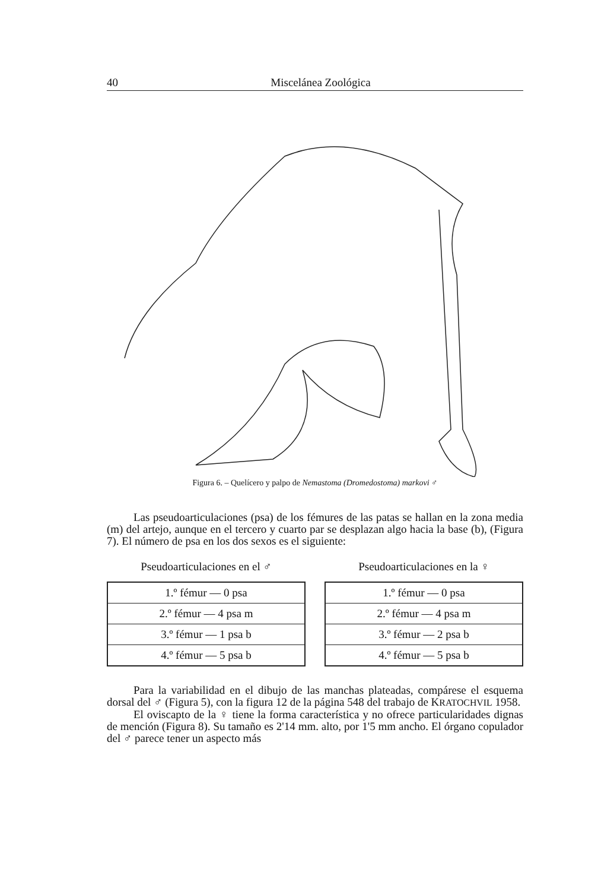40 Miscelánea Zoológica
Figura 6. – Quelícero y palpo de Nemastoma (Dromedostoma) markovi ♂
Las pseudoarticulaciones (psa) de los fémures de las patas se hallan en la zona media (m) del artejo, aunque en el tercero y cuarto par se desplazan algo hacia la base (b), (Figura 7). El número de psa en los dos sexos es el siguiente:
Pseudoarticulaciones en el ♂
| 1.º fémur — 0 psa |
| 2.º fémur — 4 psa m |
| 3.º fémur — 1 psa b |
| 4.º fémur — 5 psa b |
Pseudoarticulaciones en la ♀
| 1.º fémur — 0 psa |
| 2.º fémur — 4 psa m |
| 3.º fémur — 2 psa b |
| 4.º fémur — 5 psa b |
Para la variabilidad en el dibujo de las manchas plateadas, compárese el esquema dorsal del ♂ (Figura 5), con la figura 12 de la página 548 del trabajo de KRATOCHVIL 1958.
El oviscapto de la ♀ tiene la forma característica y no ofrece particularidades dignas de mención (Figura 8). Su tamaño es 2'14 mm. alto, por 1'5 mm ancho. El órgano copulador del ♂ parece tener un aspecto más